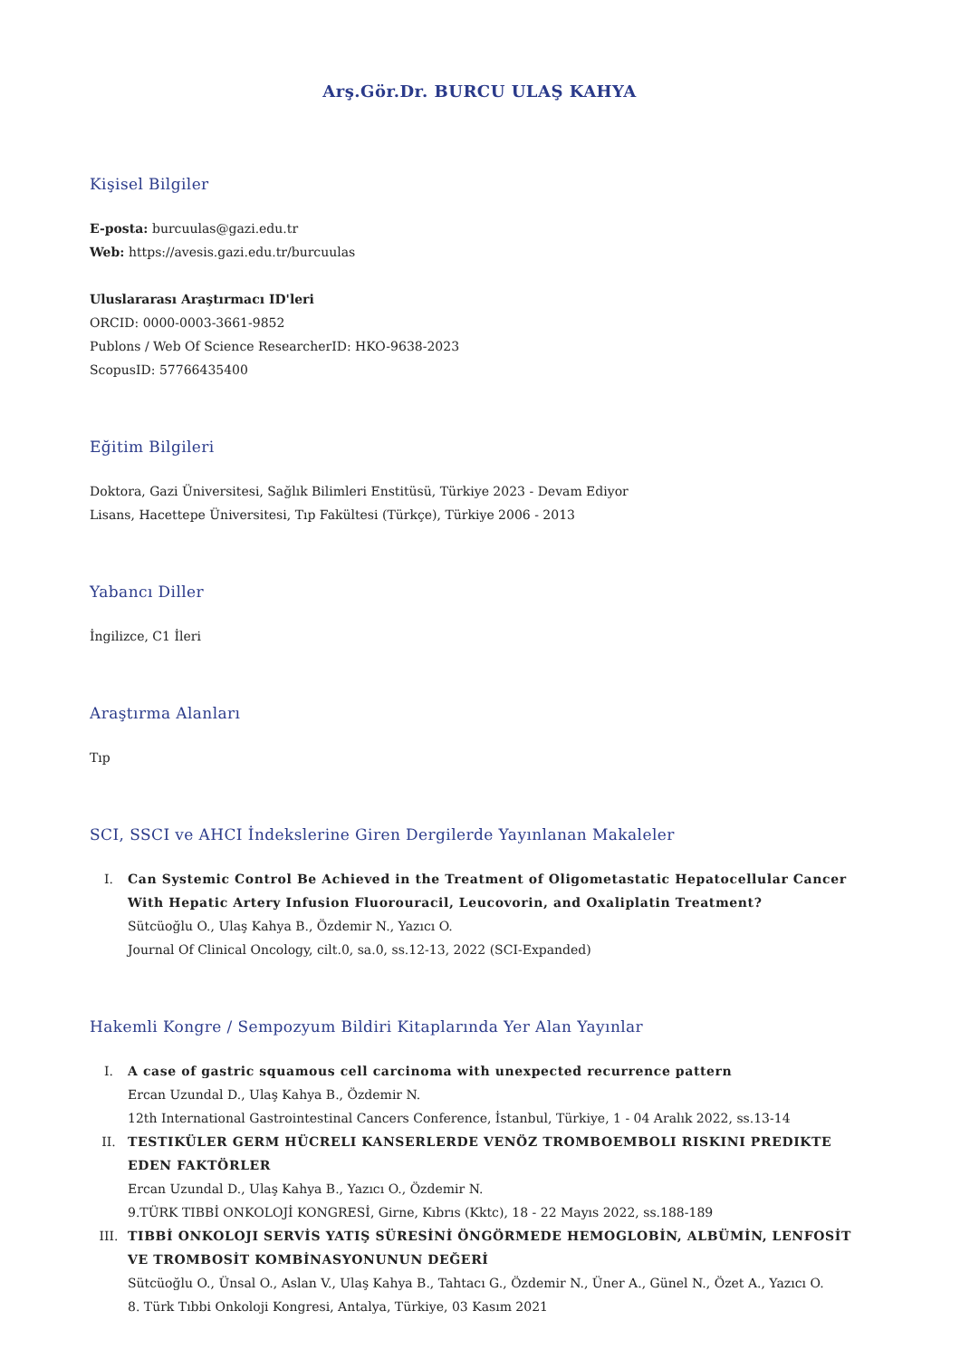Arş.Gör.Dr. BURCU ULAŞ KAHYA
Kişisel Bilgiler
E-posta: burcuulas@gazi.edu.tr
Web: https://avesis.gazi.edu.tr/burcuulas
Uluslararası Araştırmacı ID'leri
ORCID: 0000-0003-3661-9852
Publons / Web Of Science ResearcherID: HKO-9638-2023
ScopusID: 57766435400
Eğitim Bilgileri
Doktora, Gazi Üniversitesi, Sağlık Bilimleri Enstitüsü, Türkiye 2023 - Devam Ediyor
Lisans, Hacettepe Üniversitesi, Tıp Fakültesi (Türkçe), Türkiye 2006 - 2013
Yabancı Diller
İngilizce, C1 İleri
Araştırma Alanları
Tıp
SCI, SSCI ve AHCI İndekslerine Giren Dergilerde Yayınlanan Makaleler
I.
Can Systemic Control Be Achieved in the Treatment of Oligometastatic Hepatocellular Cancer With Hepatic Artery Infusion Fluorouracil, Leucovorin, and Oxaliplatin Treatment?
Sütcüoğlu O., Ulaş Kahya B., Özdemir N., Yazıcı O.
Journal Of Clinical Oncology, cilt.0, sa.0, ss.12-13, 2022 (SCI-Expanded)
Hakemli Kongre / Sempozyum Bildiri Kitaplarında Yer Alan Yayınlar
I.
A case of gastric squamous cell carcinoma with unexpected recurrence pattern
Ercan Uzundal D., Ulaş Kahya B., Özdemir N.
12th International Gastrointestinal Cancers Conference, İstanbul, Türkiye, 1 - 04 Aralık 2022, ss.13-14
II.
TESTIKÜLER GERM HÜCRELI KANSERLERDE VENÖZ TROMBOEMBOLI RISKINI PREDIKTE EDEN FAKTÖRLER
Ercan Uzundal D., Ulaş Kahya B., Yazıcı O., Özdemir N.
9.TÜRK TIBBİ ONKOLOJİ KONGRESİ, Girne, Kıbrıs (Kktc), 18 - 22 Mayıs 2022, ss.188-189
III.
TIBBİ ONKOLOJI SERVİS YATIŞ SÜRESİNİ ÖNGÖRMEDE HEMOGLOBİN, ALBÜMİN, LENFOSİT VE TROMBOSİT KOMBİNASYONUNUN DEĞERİ
Sütcüoğlu O., Ünsal O., Aslan V., Ulaş Kahya B., Tahtacı G., Özdemir N., Üner A., Günel N., Özet A., Yazıcı O.
8. Türk Tıbbi Onkoloji Kongresi, Antalya, Türkiye, 03 Kasım 2021